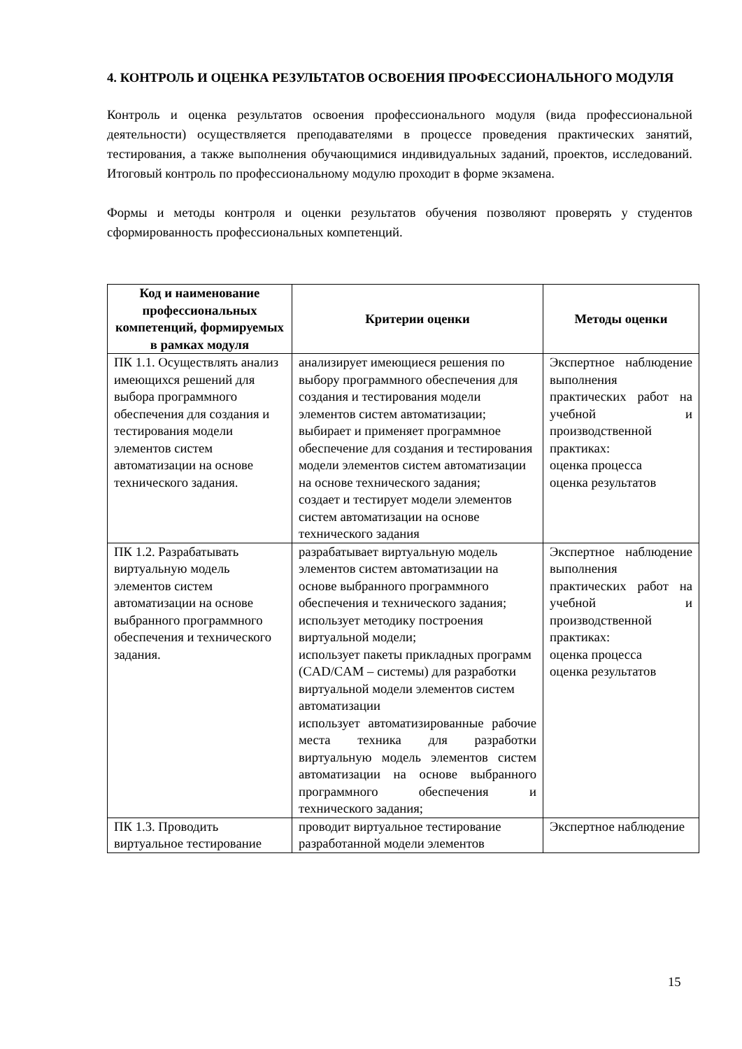4. КОНТРОЛЬ И ОЦЕНКА РЕЗУЛЬТАТОВ ОСВОЕНИЯ ПРОФЕССИОНАЛЬНОГО МОДУЛЯ
Контроль и оценка результатов освоения профессионального модуля (вида профессиональной деятельности) осуществляется преподавателями в процессе проведения практических занятий, тестирования, а также выполнения обучающимися индивидуальных заданий, проектов, исследований. Итоговый контроль по профессиональному модулю проходит в форме экзамена.
Формы и методы контроля и оценки результатов обучения позволяют проверять у студентов сформированность профессиональных компетенций.
| Код и наименование профессиональных компетенций, формируемых в рамках модуля | Критерии оценки | Методы оценки |
| --- | --- | --- |
| ПК 1.1. Осуществлять анализ имеющихся решений для выбора программного обеспечения для создания и тестирования модели элементов систем автоматизации на основе технического задания. | анализирует имеющиеся решения по выбору программного обеспечения для создания и тестирования модели элементов систем автоматизации; выбирает и применяет программное обеспечение для создания и тестирования модели элементов систем автоматизации на основе технического задания; создает и тестирует модели элементов систем автоматизации на основе технического задания | Экспертное наблюдение выполнения практических работ на учебной и производственной практиках: оценка процесса оценка результатов |
| ПК 1.2. Разрабатывать виртуальную модель элементов систем автоматизации на основе выбранного программного обеспечения и технического задания. | разрабатывает виртуальную модель элементов систем автоматизации на основе выбранного программного обеспечения и технического задания; использует методику построения виртуальной модели; использует пакеты прикладных программ (CAD/CAM – системы) для разработки виртуальной модели элементов систем автоматизации использует автоматизированные рабочие места техника для разработки виртуальную модель элементов систем автоматизации на основе выбранного программного обеспечения и технического задания; | Экспертное наблюдение выполнения практических работ на учебной и производственной практиках: оценка процесса оценка результатов |
| ПК 1.3. Проводить виртуальное тестирование | проводит виртуальное тестирование разработанной модели элементов | Экспертное наблюдение |
15